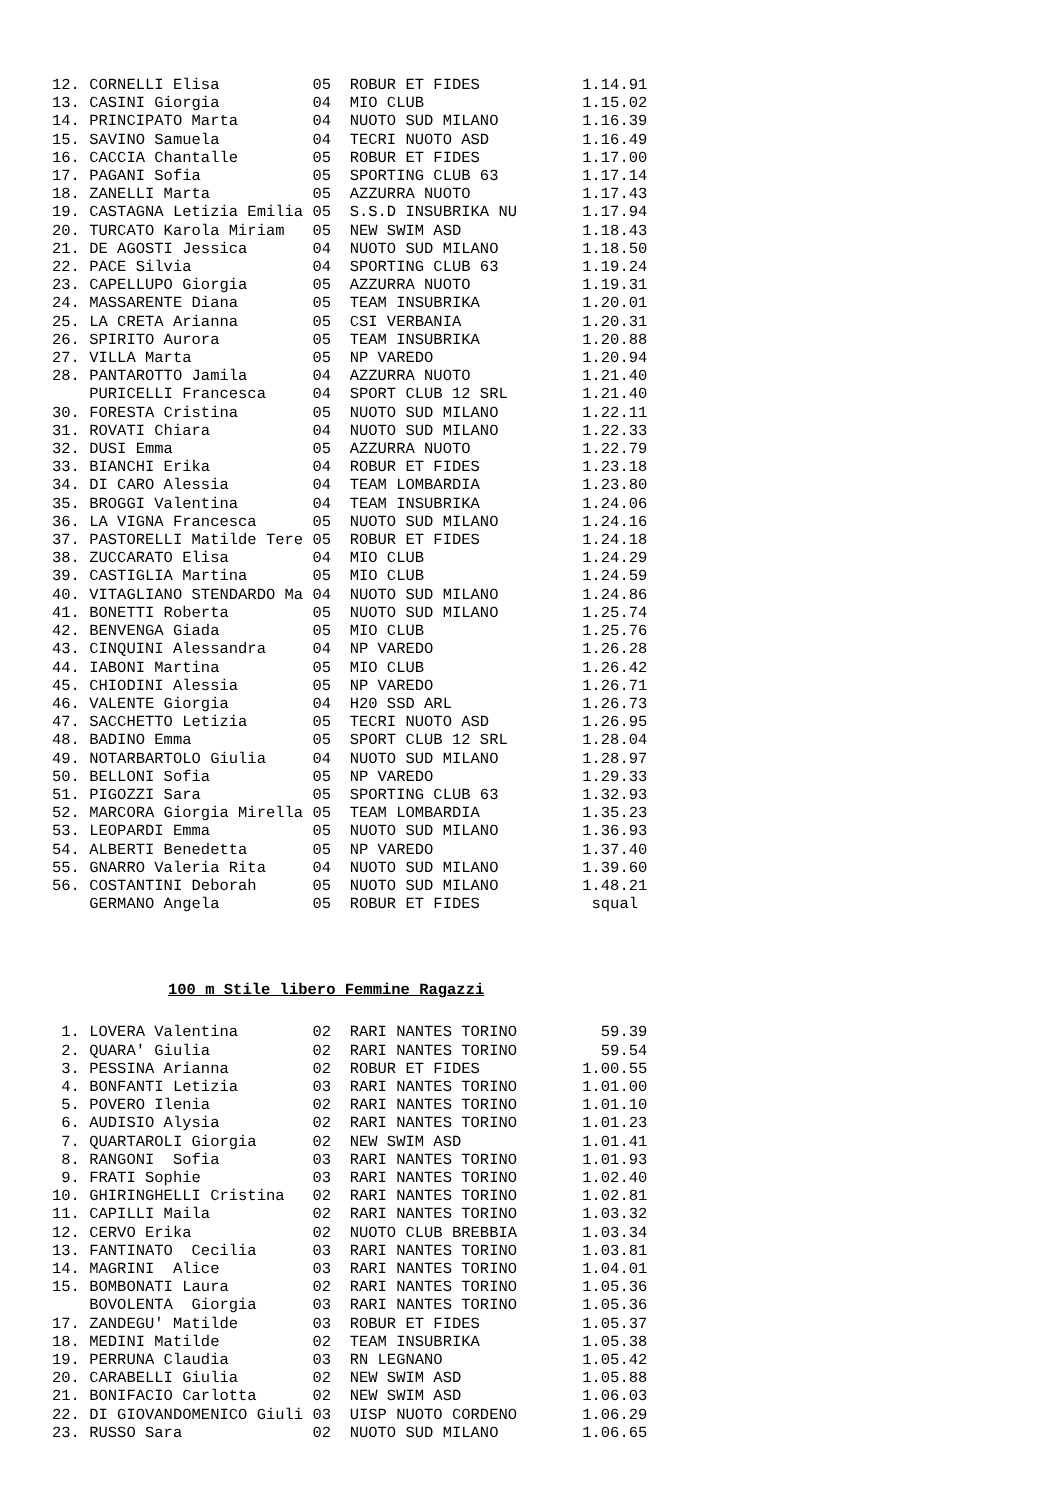12. CORNELLI Elisa          05  ROBUR ET FIDES           1.14.91
13. CASINI Giorgia          04  MIO CLUB                 1.15.02
14. PRINCIPATO Marta        04  NUOTO SUD MILANO         1.16.39
15. SAVINO Samuela          04  TECRI NUOTO ASD          1.16.49
16. CACCIA Chantalle        05  ROBUR ET FIDES           1.17.00
17. PAGANI Sofia            05  SPORTING CLUB 63         1.17.14
18. ZANELLI Marta           05  AZZURRA NUOTO            1.17.43
19. CASTAGNA Letizia Emilia 05  S.S.D INSUBRIKA NU       1.17.94
20. TURCATO Karola Miriam   05  NEW SWIM ASD             1.18.43
21. DE AGOSTI Jessica       04  NUOTO SUD MILANO         1.18.50
22. PACE Silvia             04  SPORTING CLUB 63         1.19.24
23. CAPELLUPO Giorgia       05  AZZURRA NUOTO            1.19.31
24. MASSARENTE Diana        05  TEAM INSUBRIKA           1.20.01
25. LA CRETA Arianna        05  CSI VERBANIA             1.20.31
26. SPIRITO Aurora          05  TEAM INSUBRIKA           1.20.88
27. VILLA Marta             05  NP VAREDO                1.20.94
28. PANTAROTTO Jamila       04  AZZURRA NUOTO            1.21.40
    PURICELLI Francesca     04  SPORT CLUB 12 SRL        1.21.40
30. FORESTA Cristina        05  NUOTO SUD MILANO         1.22.11
31. ROVATI Chiara           04  NUOTO SUD MILANO         1.22.33
32. DUSI Emma               05  AZZURRA NUOTO            1.22.79
33. BIANCHI Erika           04  ROBUR ET FIDES           1.23.18
34. DI CARO Alessia         04  TEAM LOMBARDIA           1.23.80
35. BROGGI Valentina        04  TEAM INSUBRIKA           1.24.06
36. LA VIGNA Francesca      05  NUOTO SUD MILANO         1.24.16
37. PASTORELLI Matilde Tere 05  ROBUR ET FIDES           1.24.18
38. ZUCCARATO Elisa         04  MIO CLUB                 1.24.29
39. CASTIGLIA Martina       05  MIO CLUB                 1.24.59
40. VITAGLIANO STENDARDO Ma 04  NUOTO SUD MILANO         1.24.86
41. BONETTI Roberta         05  NUOTO SUD MILANO         1.25.74
42. BENVENGA Giada          05  MIO CLUB                 1.25.76
43. CINQUINI Alessandra     04  NP VAREDO                1.26.28
44. IABONI Martina          05  MIO CLUB                 1.26.42
45. CHIODINI Alessia        05  NP VAREDO                1.26.71
46. VALENTE Giorgia         04  H20 SSD ARL              1.26.73
47. SACCHETTO Letizia       05  TECRI NUOTO ASD          1.26.95
48. BADINO Emma             05  SPORT CLUB 12 SRL        1.28.04
49. NOTARBARTOLO Giulia     04  NUOTO SUD MILANO         1.28.97
50. BELLONI Sofia           05  NP VAREDO                1.29.33
51. PIGOZZI Sara            05  SPORTING CLUB 63         1.32.93
52. MARCORA Giorgia Mirella 05  TEAM LOMBARDIA           1.35.23
53. LEOPARDI Emma           05  NUOTO SUD MILANO         1.36.93
54. ALBERTI Benedetta       05  NP VAREDO                1.37.40
55. GNARRO Valeria Rita     04  NUOTO SUD MILANO         1.39.60
56. COSTANTINI Deborah      05  NUOTO SUD MILANO         1.48.21
    GERMANO Angela          05  ROBUR ET FIDES            squal
100 m Stile libero Femmine Ragazzi
 1. LOVERA Valentina        02  RARI NANTES TORINO         59.39
 2. QUARA' Giulia           02  RARI NANTES TORINO         59.54
 3. PESSINA Arianna         02  ROBUR ET FIDES           1.00.55
 4. BONFANTI Letizia        03  RARI NANTES TORINO       1.01.00
 5. POVERO Ilenia           02  RARI NANTES TORINO       1.01.10
 6. AUDISIO Alysia          02  RARI NANTES TORINO       1.01.23
 7. QUARTAROLI Giorgia      02  NEW SWIM ASD             1.01.41
 8. RANGONI  Sofia          03  RARI NANTES TORINO       1.01.93
 9. FRATI Sophie            03  RARI NANTES TORINO       1.02.40
10. GHIRINGHELLI Cristina   02  RARI NANTES TORINO       1.02.81
11. CAPILLI Maila           02  RARI NANTES TORINO       1.03.32
12. CERVO Erika             02  NUOTO CLUB BREBBIA       1.03.34
13. FANTINATO  Cecilia      03  RARI NANTES TORINO       1.03.81
14. MAGRINI  Alice          03  RARI NANTES TORINO       1.04.01
15. BOMBONATI Laura         02  RARI NANTES TORINO       1.05.36
    BOVOLENTA  Giorgia      03  RARI NANTES TORINO       1.05.36
17. ZANDEGU' Matilde        03  ROBUR ET FIDES           1.05.37
18. MEDINI Matilde          02  TEAM INSUBRIKA           1.05.38
19. PERRUNA Claudia         03  RN LEGNANO               1.05.42
20. CARABELLI Giulia        02  NEW SWIM ASD             1.05.88
21. BONIFACIO Carlotta      02  NEW SWIM ASD             1.06.03
22. DI GIOVANDOMENICO Giuli 03  UISP NUOTO CORDENO       1.06.29
23. RUSSO Sara              02  NUOTO SUD MILANO         1.06.65